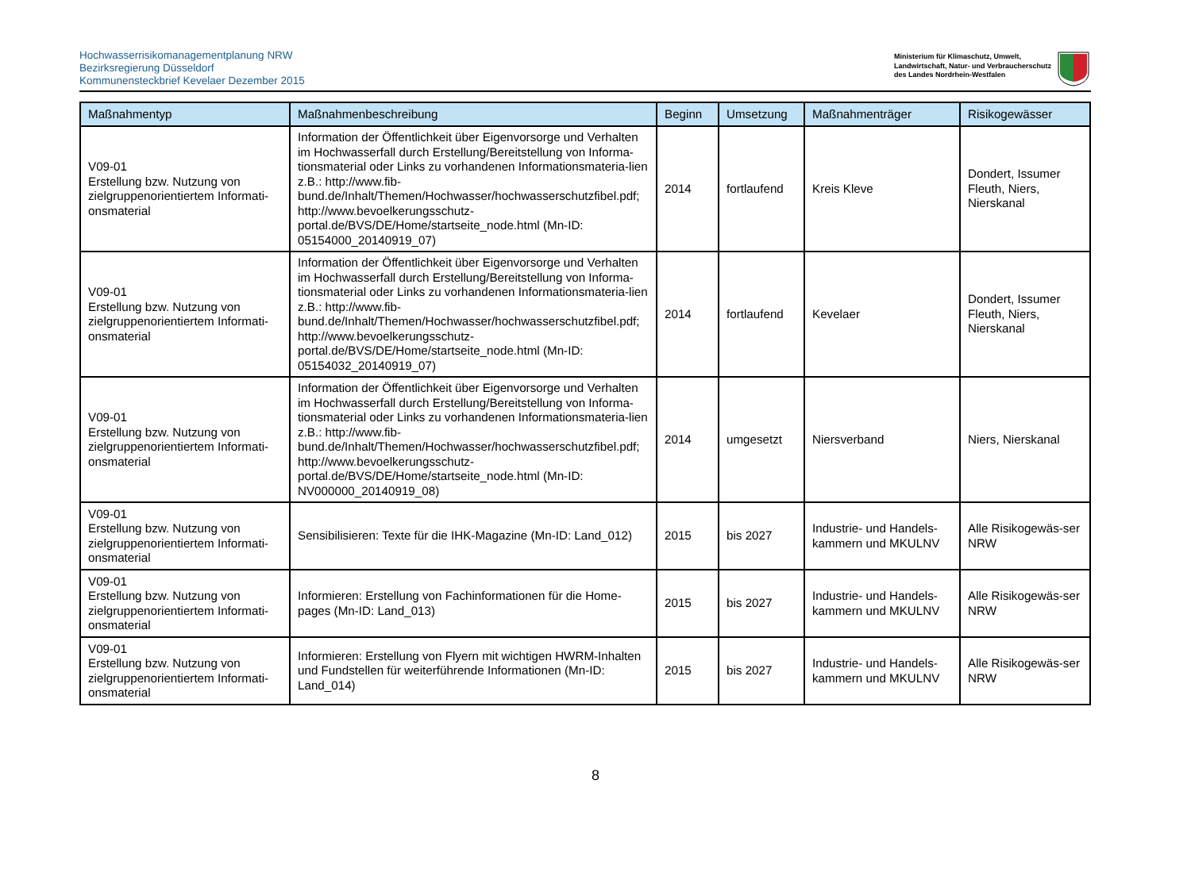Hochwasserrisikomanagementplanung NRW
Bezirksregierung Düsseldorf
Kommunensteckbrief Kevelaer Dezember 2015
Ministerium für Klimaschutz, Umwelt,
Landwirtschaft, Natur- und Verbraucherschutz
des Landes Nordrhein-Westfalen
| Maßnahmentyp | Maßnahmenbeschreibung | Beginn | Umsetzung | Maßnahmenträger | Risikogewässer |
| --- | --- | --- | --- | --- | --- |
| V09-01 Erstellung bzw. Nutzung von zielgruppenorientiertem Informati-onsmaterial | Information der Öffentlichkeit über Eigenvorsorge und Verhalten im Hochwasserfall durch Erstellung/Bereitstellung von Informa-tionsmaterial oder Links zu vorhandenen Informationsmateria-lien z.B.: http://www.fib-bund.de/Inhalt/Themen/Hochwasser/hochwasserschutzfibel.pdf; http://www.bevoelkerungsschutz-portal.de/BVS/DE/Home/startseite_node.html (Mn-ID: 05154000_20140919_07) | 2014 | fortlaufend | Kreis Kleve | Dondert, Issumer Fleuth, Niers, Nierskanal |
| V09-01 Erstellung bzw. Nutzung von zielgruppenorientiertem Informati-onsmaterial | Information der Öffentlichkeit über Eigenvorsorge und Verhalten im Hochwasserfall durch Erstellung/Bereitstellung von Informa-tionsmaterial oder Links zu vorhandenen Informationsmateria-lien z.B.: http://www.fib-bund.de/Inhalt/Themen/Hochwasser/hochwasserschutzfibel.pdf; http://www.bevoelkerungsschutz-portal.de/BVS/DE/Home/startseite_node.html (Mn-ID: 05154032_20140919_07) | 2014 | fortlaufend | Kevelaer | Dondert, Issumer Fleuth, Niers, Nierskanal |
| V09-01 Erstellung bzw. Nutzung von zielgruppenorientiertem Informati-onsmaterial | Information der Öffentlichkeit über Eigenvorsorge und Verhalten im Hochwasserfall durch Erstellung/Bereitstellung von Informa-tionsmaterial oder Links zu vorhandenen Informationsmateria-lien z.B.: http://www.fib-bund.de/Inhalt/Themen/Hochwasser/hochwasserschutzfibel.pdf; http://www.bevoelkerungsschutz-portal.de/BVS/DE/Home/startseite_node.html (Mn-ID: NV000000_20140919_08) | 2014 | umgesetzt | Niersverband | Niers, Nierskanal |
| V09-01 Erstellung bzw. Nutzung von zielgruppenorientiertem Informati-onsmaterial | Sensibilisieren: Texte für die IHK-Magazine (Mn-ID: Land_012) | 2015 | bis 2027 | Industrie- und Handels-kammern und MKULNV | Alle Risikogewäs-ser NRW |
| V09-01 Erstellung bzw. Nutzung von zielgruppenorientiertem Informati-onsmaterial | Informieren: Erstellung von Fachinformationen für die Home-pages (Mn-ID: Land_013) | 2015 | bis 2027 | Industrie- und Handels-kammern und MKULNV | Alle Risikogewäs-ser NRW |
| V09-01 Erstellung bzw. Nutzung von zielgruppenorientiertem Informati-onsmaterial | Informieren: Erstellung von Flyern mit wichtigen HWRM-Inhalten und Fundstellen für weiterführende Informationen (Mn-ID: Land_014) | 2015 | bis 2027 | Industrie- und Handels-kammern und MKULNV | Alle Risikogewäs-ser NRW |
8